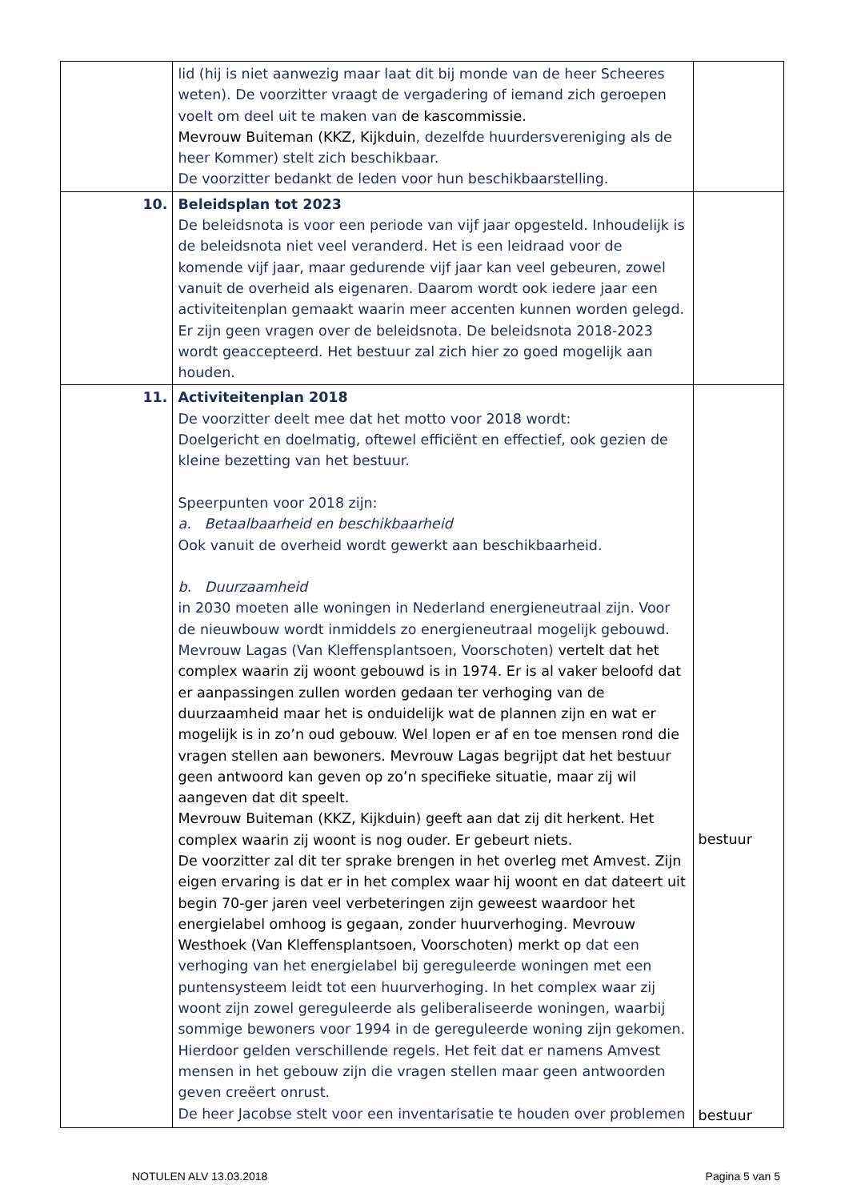| | lid (hij is niet aanwezig maar laat dit bij monde van de heer Scheeres weten). De voorzitter vraagt de vergadering of iemand zich geroepen voelt om deel uit te maken van de kascommissie. Mevrouw Buiteman (KKZ, Kijkduin , dezelfde huurdersvereniging als de heer Kommer) stelt zich beschikbaar. De voorzitter bedankt de leden voor hun beschikbaarstelling. | |
| 10. | Beleidsplan tot 2023 De beleidsnota is voor een periode van vijf jaar opgesteld. Inhoudelijk is de beleidsnota niet veel veranderd. Het is een leidraad voor de komende vijf jaar, maar gedurende vijf jaar kan veel gebeuren, zowel vanuit de overheid als eigenaren. Daarom wordt ook iedere jaar een activiteitenplan gemaakt waarin meer accenten kunnen worden gelegd. Er zijn geen vragen over de beleidsnota. De beleidsnota 2018-2023 wordt geaccepteerd. Het bestuur zal zich hier zo goed mogelijk aan houden. | |
| 11. | Activiteitenplan 2018 De voorzitter deelt mee dat het motto voor 2018 wordt: Doelgericht en doelmatig, oftewel efficiënt en effectief, ook gezien de kleine bezetting van het bestuur. Speerpunten voor 2018 zijn: a. Betaalbaarheid en beschikbaarheid Ook vanuit de overheid wordt gewerkt aan beschikbaarheid. b. Duurzaamheid in 2030 moeten alle woningen in Nederland energieneutraal zijn. Voor de nieuwbouw wordt inmiddels zo energieneutraal mogelijk gebouwd. Mevrouw Lagas (Van Kleffensplantsoen, Voorschoten) vertelt dat het complex waarin zij woont gebouwd is in 1974. Er is al vaker beloofd dat er aanpassingen zullen worden gedaan ter verhoging van de duurzaamheid maar het is onduidelijk wat de plannen zijn en wat er mogelijk is in zo’n oud gebouw. Wel lopen er af en toe mensen rond die vragen stellen aan bewoners. Mevrouw Lagas begrijpt dat het bestuur geen antwoord kan geven op zo’n specifieke situatie, maar zij wil aangeven dat dit speelt. Mevrouw Buiteman (KKZ, Kijkduin) geeft aan dat zij dit herkent. Het complex waarin zij woont is nog ouder. Er gebeurt niets. De voorzitter zal dit ter sprake brengen in het overleg met Amvest. Zijn eigen ervaring is dat er in het complex waar hij woont en dat dateert uit begin 70-ger jaren veel verbeteringen zijn geweest waardoor het energielabel omhoog is gegaan, zonder huurverhoging. Mevrouw Westhoek (Van Kleffensplantsoen, Voorschoten) merkt op dat een verhoging van het energielabel bij gereguleerde woningen met een puntensysteem leidt tot een huurverhoging. In het complex waar zij woont zijn zowel gereguleerde als geliberaliseerde woningen, waarbij sommige bewoners voor 1994 in de gereguleerde woning zijn gekomen. Hierdoor gelden verschillende regels. Het feit dat er namens Amvest mensen in het gebouw zijn die vragen stellen maar geen antwoorden geven creëert onrust. De heer Jacobse stelt voor een inventarisatie te houden over problemen | bestuur bestuur |
NOTULEN ALV 13.03.2018 Pagina 5 van 5